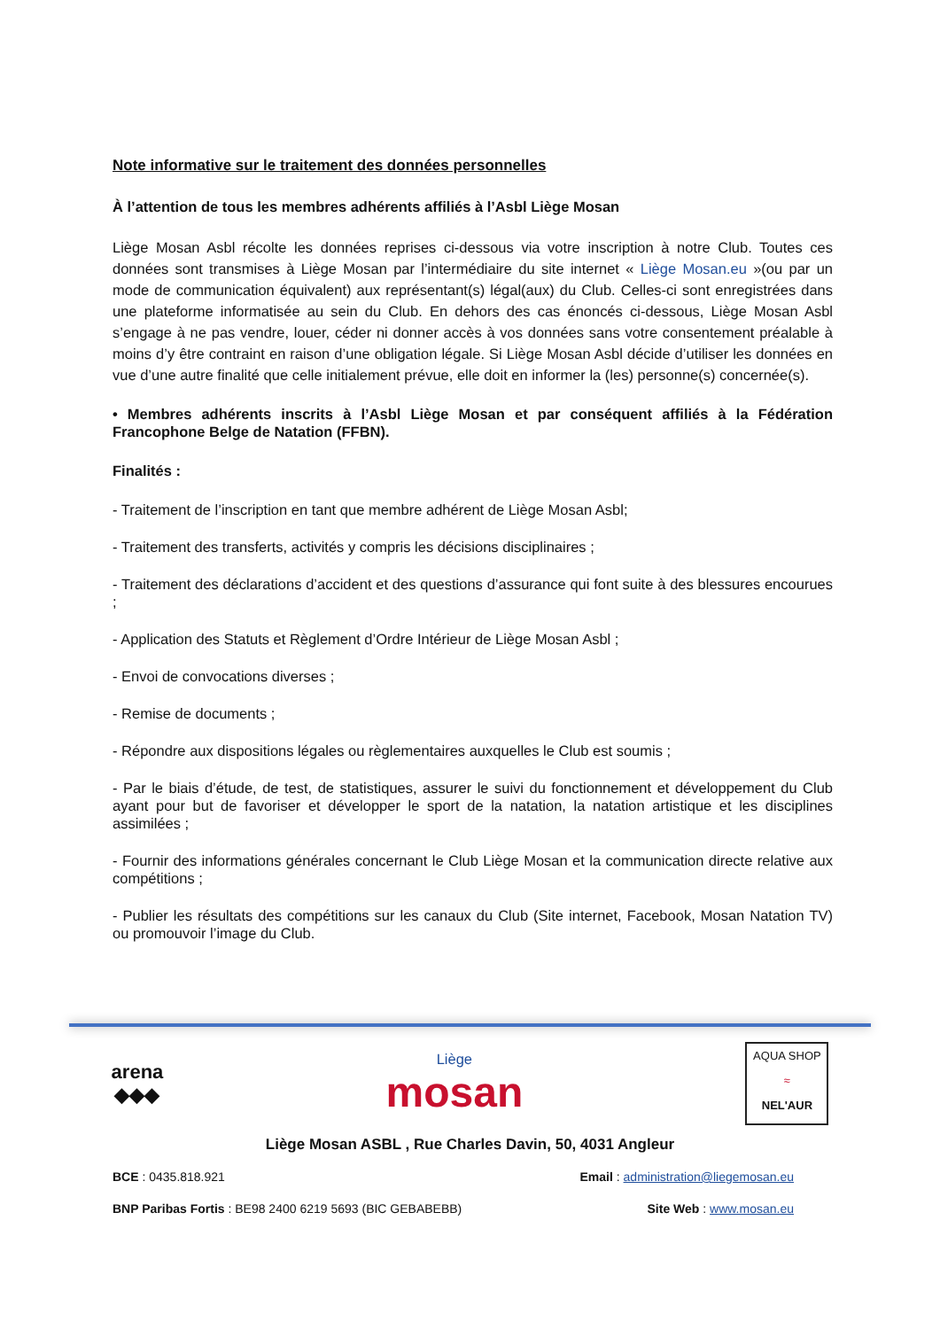Note informative sur le traitement des données personnelles
À l’attention de tous les membres adhérents affiliés à l’Asbl Liège Mosan
Liège Mosan Asbl récolte les données reprises ci-dessous via votre inscription à notre Club. Toutes ces données sont transmises à Liège Mosan par l’intermédiaire du site internet « Liège Mosan.eu »(ou par un mode de communication équivalent) aux représentant(s) légal(aux) du Club. Celles-ci sont enregistrées dans une plateforme informatisée au sein du Club. En dehors des cas énoncés ci-dessous, Liège Mosan Asbl s’engage à ne pas vendre, louer, céder ni donner accès à vos données sans votre consentement préalable à moins d’y être contraint en raison d’une obligation légale. Si Liège Mosan Asbl décide d’utiliser les données en vue d’une autre finalité que celle initialement prévue, elle doit en informer la (les) personne(s) concernée(s).
• Membres adhérents inscrits à l’Asbl Liège Mosan et par conséquent affiliés à la Fédération Francophone Belge de Natation (FFBN).
Finalités :
- Traitement de l’inscription en tant que membre adhérent de Liège Mosan Asbl;
- Traitement des transferts, activités y compris les décisions disciplinaires ;
- Traitement des déclarations d’accident et des questions d’assurance qui font suite à des blessures encourues ;
- Application des Statuts et Règlement d’Ordre Intérieur de Liège Mosan Asbl ;
- Envoi de convocations diverses ;
- Remise de documents ;
- Répondre aux dispositions légales ou règlementaires auxquelles le Club est soumis ;
- Par le biais d’étude, de test, de statistiques, assurer le suivi du fonctionnement et développement du Club ayant pour but de favoriser et développer le sport de la natation, la natation artistique et les disciplines assimilées ;
- Fournir des informations générales concernant le Club Liège Mosan et la communication directe relative aux compétitions ;
- Publier les résultats des compétitions sur les canaux du Club (Site internet, Facebook, Mosan Natation TV) ou promouvoir l’image du Club.
arena
◆◆◆
Liège
mosan
AQUA SHOP
≈
NEL'AUR
Liège Mosan ASBL , Rue Charles Davin, 50, 4031 Angleur
BCE : 0435.818.921 Email : administration@liegemosan.eu
BNP Paribas Fortis : BE98 2400 6219 5693 (BIC GEBABEBB) Site Web : www.mosan.eu